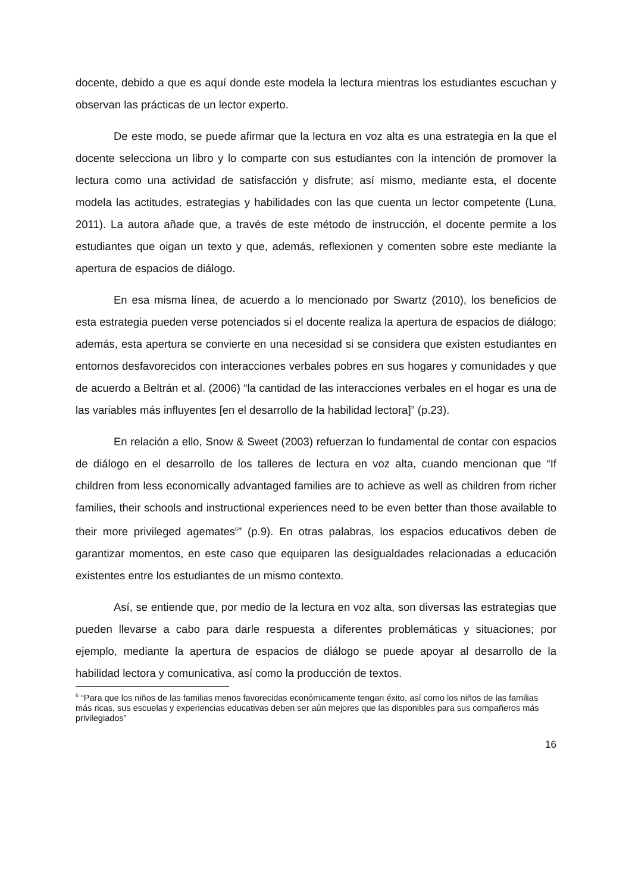docente, debido a que es aquí donde este modela la lectura mientras los estudiantes escuchan y observan las prácticas de un lector experto.
De este modo, se puede afirmar que la lectura en voz alta es una estrategia en la que el docente selecciona un libro y lo comparte con sus estudiantes con la intención de promover la lectura como una actividad de satisfacción y disfrute; así mismo, mediante esta, el docente modela las actitudes, estrategias y habilidades con las que cuenta un lector competente (Luna, 2011). La autora añade que, a través de este método de instrucción, el docente permite a los estudiantes que oigan un texto y que, además, reflexionen y comenten sobre este mediante la apertura de espacios de diálogo.
En esa misma línea, de acuerdo a lo mencionado por Swartz (2010), los beneficios de esta estrategia pueden verse potenciados si el docente realiza la apertura de espacios de diálogo; además, esta apertura se convierte en una necesidad si se considera que existen estudiantes en entornos desfavorecidos con interacciones verbales pobres en sus hogares y comunidades y que de acuerdo a Beltrán et al. (2006) “la cantidad de las interacciones verbales en el hogar es una de las variables más influyentes [en el desarrollo de la habilidad lectora]” (p.23).
En relación a ello, Snow & Sweet (2003) refuerzan lo fundamental de contar con espacios de diálogo en el desarrollo de los talleres de lectura en voz alta, cuando mencionan que “If children from less economically advantaged families are to achieve as well as children from richer families, their schools and instructional experiences need to be even better than those available to their more privileged agemates<sup>6</sup>” (p.9). En otras palabras, los espacios educativos deben de garantizar momentos, en este caso que equiparen las desigualdades relacionadas a educación existentes entre los estudiantes de un mismo contexto.
Así, se entiende que, por medio de la lectura en voz alta, son diversas las estrategias que pueden llevarse a cabo para darle respuesta a diferentes problemáticas y situaciones; por ejemplo, mediante la apertura de espacios de diálogo se puede apoyar al desarrollo de la habilidad lectora y comunicativa, así como la producción de textos.
<sup>6</sup> “Para que los niños de las familias menos favorecidas económicamente tengan éxito, así como los niños de las familias más ricas, sus escuelas y experiencias educativas deben ser aún mejores que las disponibles para sus compañeros más privilegiados”
16